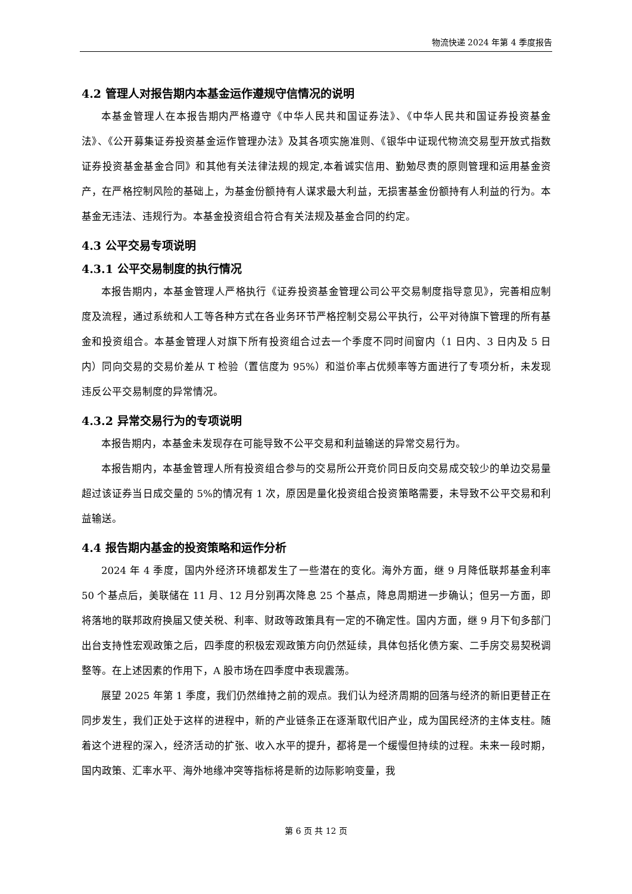物流快递 2024 年第 4 季度报告
4.2 管理人对报告期内本基金运作遵规守信情况的说明
本基金管理人在本报告期内严格遵守《中华人民共和国证券法》、《中华人民共和国证券投资基金法》、《公开募集证券投资基金运作管理办法》及其各项实施准则、《银华中证现代物流交易型开放式指数证券投资基金基金合同》和其他有关法律法规的规定,本着诚实信用、勤勉尽责的原则管理和运用基金资产，在严格控制风险的基础上，为基金份额持有人谋求最大利益，无损害基金份额持有人利益的行为。本基金无违法、违规行为。本基金投资组合符合有关法规及基金合同的约定。
4.3 公平交易专项说明
4.3.1 公平交易制度的执行情况
本报告期内，本基金管理人严格执行《证券投资基金管理公司公平交易制度指导意见》，完善相应制度及流程，通过系统和人工等各种方式在各业务环节严格控制交易公平执行，公平对待旗下管理的所有基金和投资组合。本基金管理人对旗下所有投资组合过去一个季度不同时间窗内（1 日内、3 日内及 5 日内）同向交易的交易价差从 T 检验（置信度为 95%）和溢价率占优频率等方面进行了专项分析，未发现违反公平交易制度的异常情况。
4.3.2 异常交易行为的专项说明
本报告期内，本基金未发现存在可能导致不公平交易和利益输送的异常交易行为。
本报告期内，本基金管理人所有投资组合参与的交易所公开竞价同日反向交易成交较少的单边交易量超过该证券当日成交量的 5%的情况有 1 次，原因是量化投资组合投资策略需要，未导致不公平交易和利益输送。
4.4 报告期内基金的投资策略和运作分析
2024 年 4 季度，国内外经济环境都发生了一些潜在的变化。海外方面，继 9 月降低联邦基金利率 50 个基点后，美联储在 11 月、12 月分别再次降息 25 个基点，降息周期进一步确认；但另一方面，即将落地的联邦政府换届又使关税、利率、财政等政策具有一定的不确定性。国内方面，继 9 月下旬多部门出台支持性宏观政策之后，四季度的积极宏观政策方向仍然延续，具体包括化债方案、二手房交易契税调整等。在上述因素的作用下，A 股市场在四季度中表现震荡。
展望 2025 年第 1 季度，我们仍然维持之前的观点。我们认为经济周期的回落与经济的新旧更替正在同步发生，我们正处于这样的进程中，新的产业链条正在逐渐取代旧产业，成为国民经济的主体支柱。随着这个进程的深入，经济活动的扩张、收入水平的提升，都将是一个缓慢但持续的过程。未来一段时期，国内政策、汇率水平、海外地缘冲突等指标将是新的边际影响变量，我
第 6 页 共 12 页